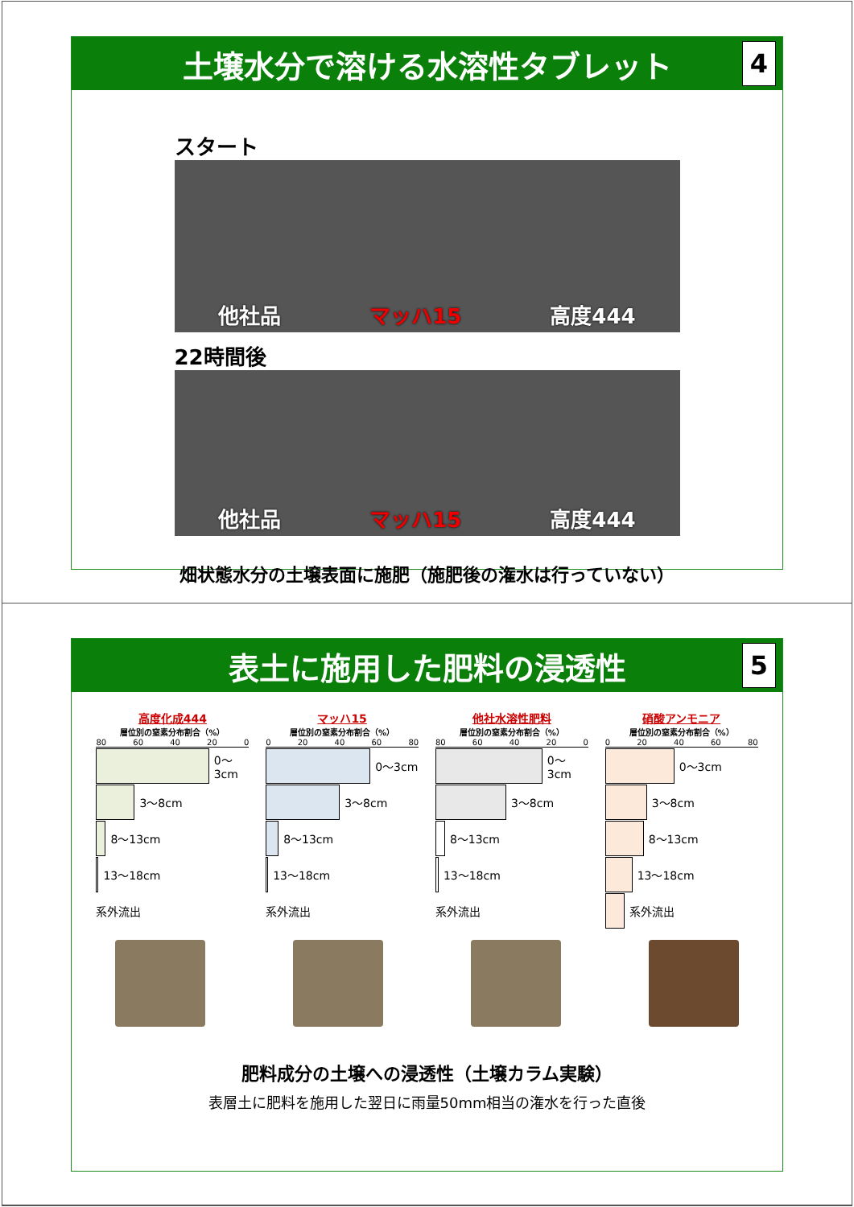土壌水分で溶ける水溶性タブレット
4
スタート
他社品 マッハ15 高度444
22時間後
他社品 マッハ15 高度444
畑状態水分の土壌表面に施肥（施肥後の潅水は行っていない）
表土に施用した肥料の浸透性
5
高度化成444
層位別の窒素分布割合（%）
80 60 40 20 0
0～3cm
3～8cm
8～13cm
13～18cm
系外流出
マッハ15
層位別の窒素分布割合（%）
0 20 40 60 80
0～3cm
3～8cm
8～13cm
13～18cm
系外流出
他社水溶性肥料
層位別の窒素分布割合（%）
80 60 40 20 0
0～3cm
3～8cm
8～13cm
13～18cm
系外流出
硝酸アンモニア
層位別の窒素分布割合（%）
0 20 40 60 80
0～3cm
3～8cm
8～13cm
13～18cm
系外流出
肥料成分の土壌への浸透性（土壌カラム実験）
表層土に肥料を施用した翌日に雨量50mm相当の潅水を行った直後